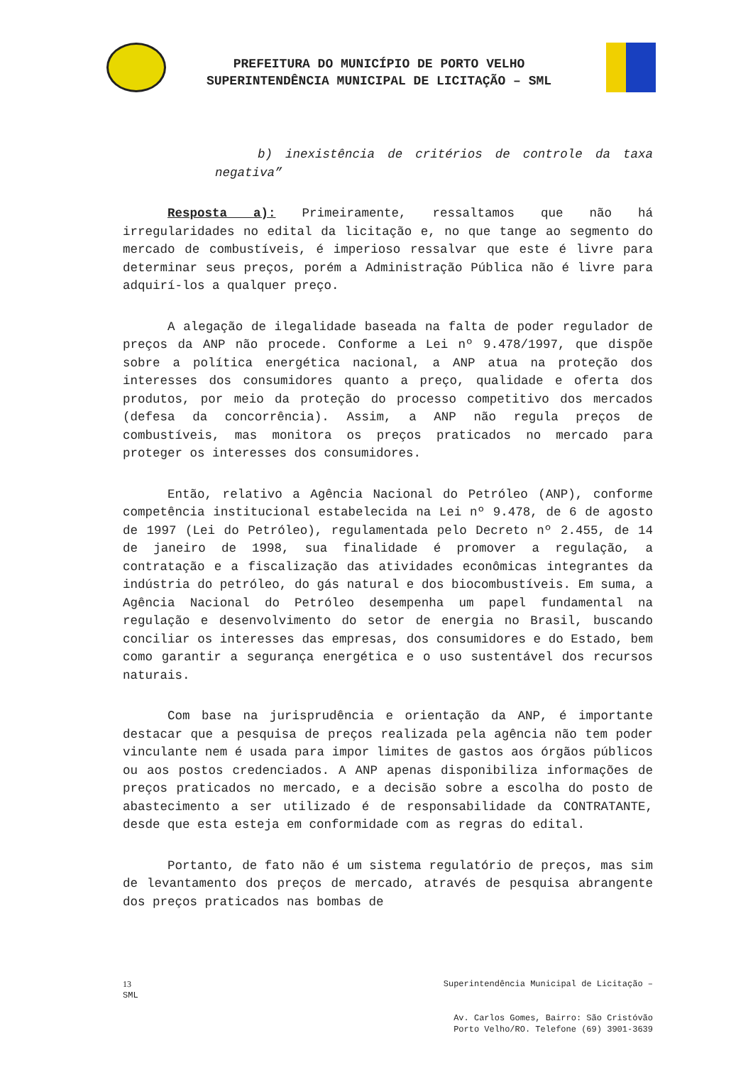PREFEITURA DO MUNICÍPIO DE PORTO VELHO
SUPERINTENDÊNCIA MUNICIPAL DE LICITAÇÃO – SML
b) inexistência de critérios de controle da taxa negativa”
Resposta a): Primeiramente, ressaltamos que não há irregularidades no edital da licitação e, no que tange ao segmento do mercado de combustíveis, é imperioso ressalvar que este é livre para determinar seus preços, porém a Administração Pública não é livre para adquirí-los a qualquer preço.
A alegação de ilegalidade baseada na falta de poder regulador de preços da ANP não procede. Conforme a Lei nº 9.478/1997, que dispõe sobre a política energética nacional, a ANP atua na proteção dos interesses dos consumidores quanto a preço, qualidade e oferta dos produtos, por meio da proteção do processo competitivo dos mercados (defesa da concorrência). Assim, a ANP não regula preços de combustíveis, mas monitora os preços praticados no mercado para proteger os interesses dos consumidores.
Então, relativo a Agência Nacional do Petróleo (ANP), conforme competência institucional estabelecida na Lei nº 9.478, de 6 de agosto de 1997 (Lei do Petróleo), regulamentada pelo Decreto nº 2.455, de 14 de janeiro de 1998, sua finalidade é promover a regulação, a contratação e a fiscalização das atividades econômicas integrantes da indústria do petróleo, do gás natural e dos biocombustíveis. Em suma, a Agência Nacional do Petróleo desempenha um papel fundamental na regulação e desenvolvimento do setor de energia no Brasil, buscando conciliar os interesses das empresas, dos consumidores e do Estado, bem como garantir a segurança energética e o uso sustentável dos recursos naturais.
Com base na jurisprudência e orientação da ANP, é importante destacar que a pesquisa de preços realizada pela agência não tem poder vinculante nem é usada para impor limites de gastos aos órgãos públicos ou aos postos credenciados. A ANP apenas disponibiliza informações de preços praticados no mercado, e a decisão sobre a escolha do posto de abastecimento a ser utilizado é de responsabilidade da CONTRATANTE, desde que esta esteja em conformidade com as regras do edital.
Portanto, de fato não é um sistema regulatório de preços, mas sim de levantamento dos preços de mercado, através de pesquisa abrangente dos preços praticados nas bombas de
13 Superintendência Municipal de Licitação –
SML
Av. Carlos Gomes, Bairro: São Cristóvão
Porto Velho/RO. Telefone (69) 3901-3639